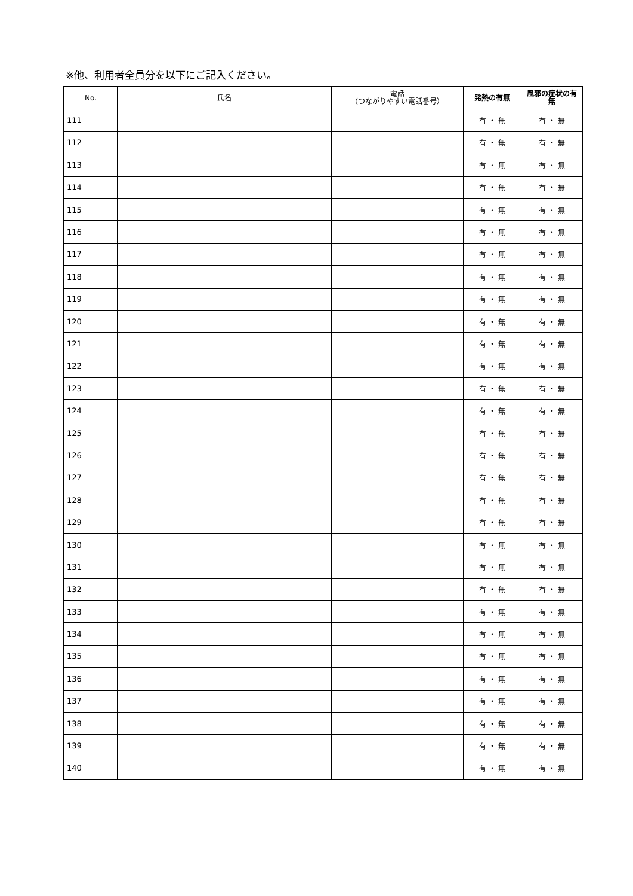※他、利用者全員分を以下にご記入ください。
| No. | 氏名 | 電話 （つながりやすい電話番号） | 発熱の有無 | 風邪の症状の有無 |
| --- | --- | --- | --- | --- |
| 111 | | | 有 ・ 無 | 有 ・ 無 |
| 112 | | | 有 ・ 無 | 有 ・ 無 |
| 113 | | | 有 ・ 無 | 有 ・ 無 |
| 114 | | | 有 ・ 無 | 有 ・ 無 |
| 115 | | | 有 ・ 無 | 有 ・ 無 |
| 116 | | | 有 ・ 無 | 有 ・ 無 |
| 117 | | | 有 ・ 無 | 有 ・ 無 |
| 118 | | | 有 ・ 無 | 有 ・ 無 |
| 119 | | | 有 ・ 無 | 有 ・ 無 |
| 120 | | | 有 ・ 無 | 有 ・ 無 |
| 121 | | | 有 ・ 無 | 有 ・ 無 |
| 122 | | | 有 ・ 無 | 有 ・ 無 |
| 123 | | | 有 ・ 無 | 有 ・ 無 |
| 124 | | | 有 ・ 無 | 有 ・ 無 |
| 125 | | | 有 ・ 無 | 有 ・ 無 |
| 126 | | | 有 ・ 無 | 有 ・ 無 |
| 127 | | | 有 ・ 無 | 有 ・ 無 |
| 128 | | | 有 ・ 無 | 有 ・ 無 |
| 129 | | | 有 ・ 無 | 有 ・ 無 |
| 130 | | | 有 ・ 無 | 有 ・ 無 |
| 131 | | | 有 ・ 無 | 有 ・ 無 |
| 132 | | | 有 ・ 無 | 有 ・ 無 |
| 133 | | | 有 ・ 無 | 有 ・ 無 |
| 134 | | | 有 ・ 無 | 有 ・ 無 |
| 135 | | | 有 ・ 無 | 有 ・ 無 |
| 136 | | | 有 ・ 無 | 有 ・ 無 |
| 137 | | | 有 ・ 無 | 有 ・ 無 |
| 138 | | | 有 ・ 無 | 有 ・ 無 |
| 139 | | | 有 ・ 無 | 有 ・ 無 |
| 140 | | | 有 ・ 無 | 有 ・ 無 |